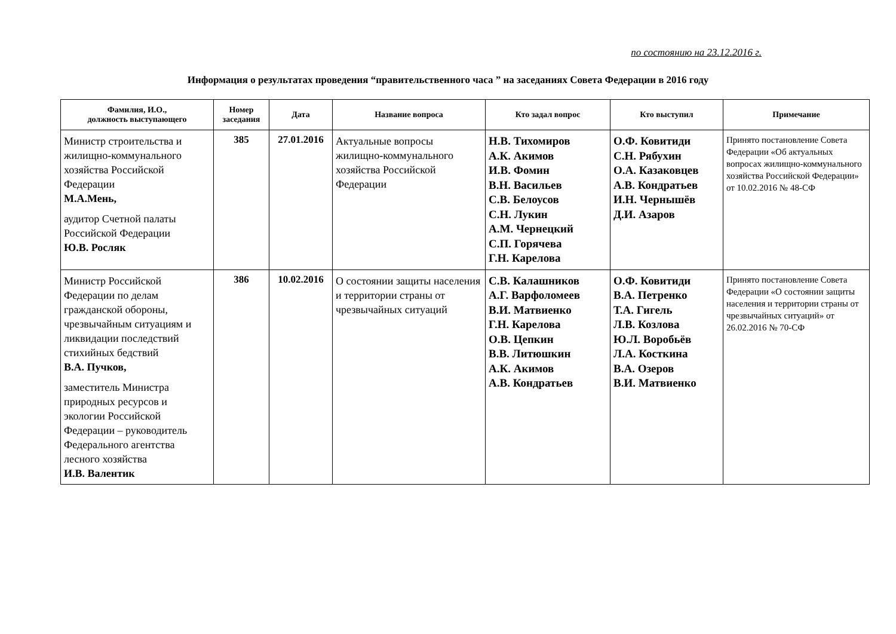по состоянию на 23.12.2016 г.
Информация о результатах проведения “правительственного часа ” на заседаниях Совета Федерации в 2016 году
| Фамилия, И.О., должность выступающего | Номер заседания | Дата | Название вопроса | Кто задал вопрос | Кто выступил | Примечание |
| --- | --- | --- | --- | --- | --- | --- |
| Министр строительства и жилищно-коммунального хозяйства Российской Федерации М.А.Мень, аудитор Счетной палаты Российской Федерации Ю.В. Росляк | 385 | 27.01.2016 | Актуальные вопросы жилищно-коммунального хозяйства Российской Федерации | Н.В. Тихомиров А.К. Акимов И.В. Фомин В.Н. Васильев С.В. Белоусов С.Н. Лукин А.М. Чернецкий С.П. Горячева Г.Н. Карелова | О.Ф. Ковитиди С.Н. Рябухин О.А. Казаковцев А.В. Кондратьев И.Н. Чернышёв Д.И. Азаров | Принято постановление Совета Федерации «Об актуальных вопросах жилищно-коммунального хозяйства Российской Федерации» от 10.02.2016 № 48-СФ |
| Министр Российской Федерации по делам гражданской обороны, чрезвычайным ситуациям и ликвидации последствий стихийных бедствий В.А. Пучков, заместитель Министра природных ресурсов и экологии Российской Федерации – руководитель Федерального агентства лесного хозяйства И.В. Валентик | 386 | 10.02.2016 | О состоянии защиты населения и территории страны от чрезвычайных ситуаций | С.В. Калашников А.Г. Варфоломеев В.И. Матвиенко Г.Н. Карелова О.В. Цепкин В.В. Литюшкин А.К. Акимов А.В. Кондратьев | О.Ф. Ковитиди В.А. Петренко Т.А. Гигель Л.В. Козлова Ю.Л. Воробьёв Л.А. Косткина В.А. Озеров В.И. Матвиенко | Принято постановление Совета Федерации «О состоянии защиты населения и территории страны от чрезвычайных ситуаций» от 26.02.2016 № 70-СФ |